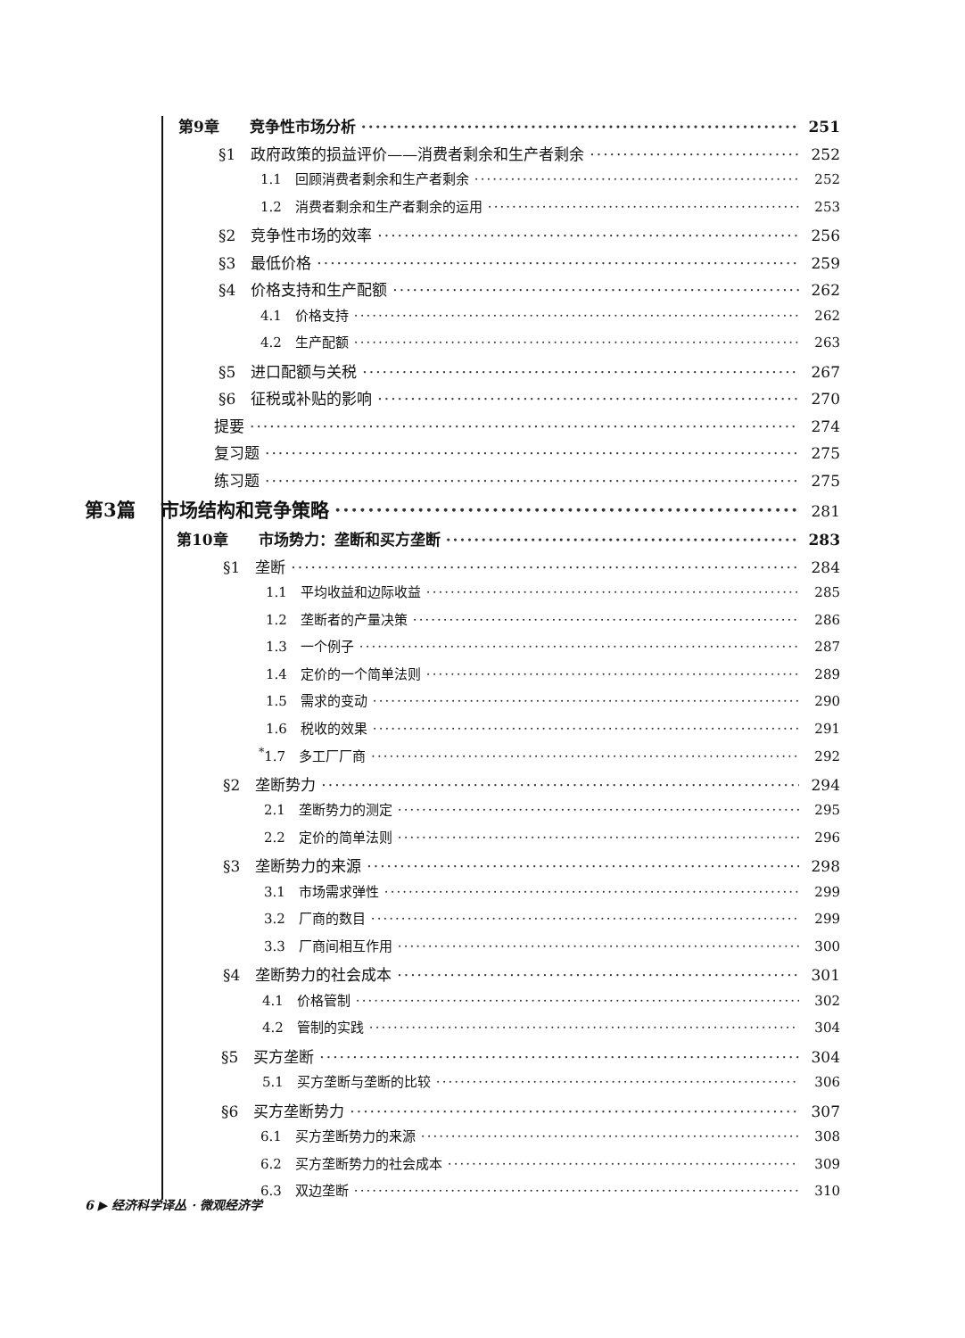第9章　　竞争性市场分析 251
§1　政府政策的损益评价——消费者剩余和生产者剩余 252
1.1　回顾消费者剩余和生产者剩余 252
1.2　消费者剩余和生产者剩余的运用 253
§2　竞争性市场的效率 256
§3　最低价格 259
§4　价格支持和生产配额 262
4.1　价格支持 262
4.2　生产配额 263
§5　进口配额与关税 267
§6　征税或补贴的影响 270
提要 274
复习题 275
练习题 275
第3篇　 市场结构和竞争策略 281
第10章　　市场势力：垄断和买方垄断 283
§1　垄断 284
1.1　平均收益和边际收益 285
1.2　垄断者的产量决策 286
1.3　一个例子 287
1.4　定价的一个简单法则 289
1.5　需求的变动 290
1.6　税收的效果 291
<sup>*</sup> 1.7　多工厂厂商 292
§2　垄断势力 294
2.1　垄断势力的测定 295
2.2　定价的简单法则 296
§3　垄断势力的来源 298
3.1　市场需求弹性 299
3.2　厂商的数目 299
3.3　厂商间相互作用 300
§4　垄断势力的社会成本 301
4.1　价格管制 302
4.2　管制的实践 304
§5　买方垄断 304
5.1　买方垄断与垄断的比较 306
§6　买方垄断势力 307
6.1　买方垄断势力的来源 308
6.2　买方垄断势力的社会成本 309
6.3　双边垄断 310
6 ▶ 经济科学译丛 · 微观经济学